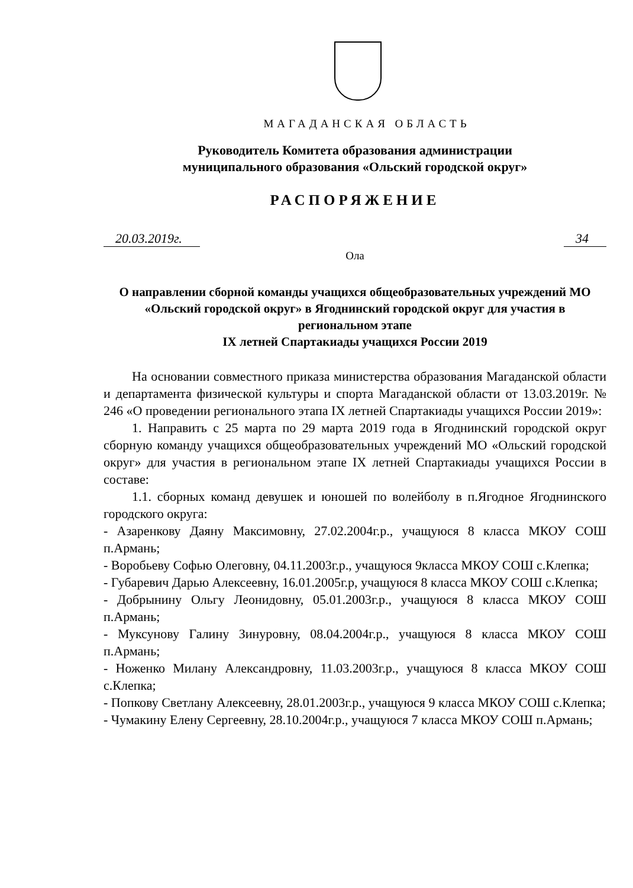МАГАДАНСКАЯ ОБЛАСТЬ
Руководитель Комитета образования администрации
муниципального образования «Ольский городской округ»
РАСПОРЯЖЕНИЕ
20.03.2019г. 34
Ола
О направлении сборной команды учащихся общеобразовательных учреждений МО «Ольский городской округ» в Ягоднинский городской округ для участия в региональном этапе
IX летней Спартакиады учащихся России 2019
На основании совместного приказа министерства образования Магаданской области и департамента физической культуры и спорта Магаданской области от 13.03.2019г. № 246 «О проведении регионального этапа IX летней Спартакиады учащихся России 2019»:
1. Направить с 25 марта по 29 марта 2019 года в Ягоднинский городской округ сборную команду учащихся общеобразовательных учреждений МО «Ольский городской округ» для участия в региональном этапе IX летней Спартакиады учащихся России в составе:
1.1. сборных команд девушек и юношей по волейболу в п.Ягодное Ягоднинского городского округа:
- Азаренкову Даяну Максимовну, 27.02.2004г.р., учащуюся 8 класса МКОУ СОШ п.Армань;
- Воробьеву Софью Олеговну, 04.11.2003г.р., учащуюся 9класса МКОУ СОШ с.Клепка;
- Губаревич Дарью Алексеевну, 16.01.2005г.р, учащуюся 8 класса МКОУ СОШ с.Клепка;
- Добрынину Ольгу Леонидовну, 05.01.2003г.р., учащуюся 8 класса МКОУ СОШ п.Армань;
- Муксунову Галину Зинуровну, 08.04.2004г.р., учащуюся 8 класса МКОУ СОШ п.Армань;
- Ноженко Милану Александровну, 11.03.2003г.р., учащуюся 8 класса МКОУ СОШ с.Клепка;
- Попкову Светлану Алексеевну, 28.01.2003г.р., учащуюся 9 класса МКОУ СОШ с.Клепка;
- Чумакину Елену Сергеевну, 28.10.2004г.р., учащуюся 7 класса МКОУ СОШ п.Армань;